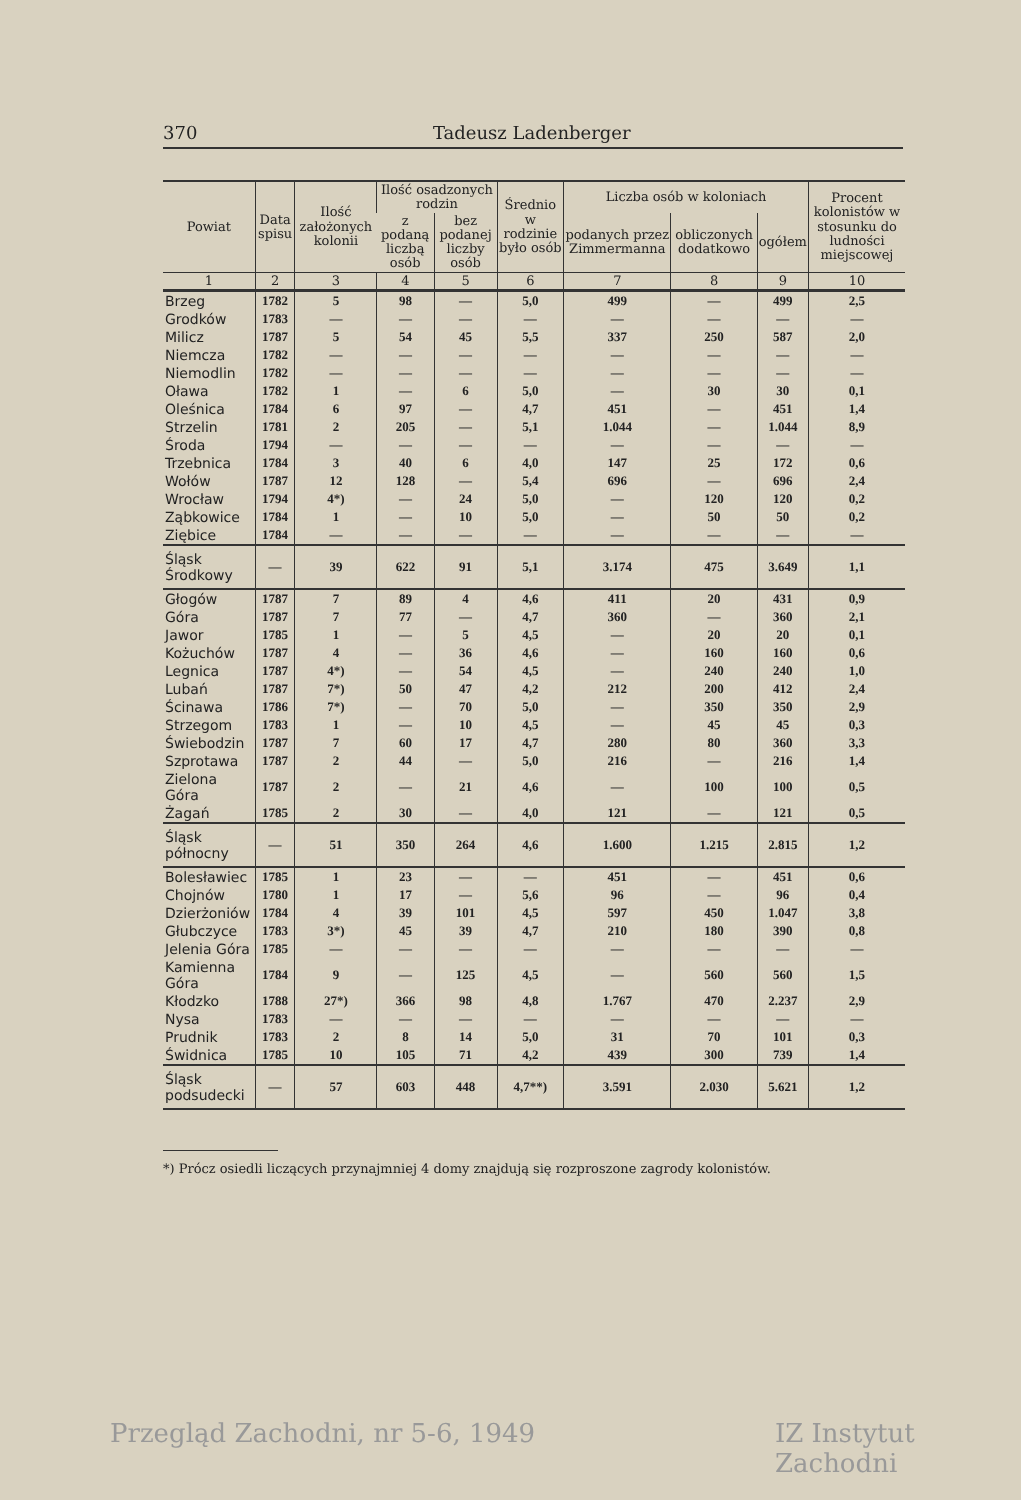370 Tadeusz Ladenberger
| Powiat | Data spisu | Ilość założonych kolonii | Ilość osadzonych rodzin | | Średnio w rodzinie było osób | Liczba osób w koloniach | | | Procent kolonistów w stosunku do ludności miejscowej |
| --- | --- | --- | --- | --- | --- | --- | --- | --- | --- |
| | | | z podaną liczbą osób | bez podanej liczby osób | | podanych przez Zimmermanna | obliczonych dodatkowo | ogółem | |
| 1 | 2 | 3 | 4 | 5 | 6 | 7 | 8 | 9 | 10 |
| Brzeg | 1782 | 5 | 98 | — | 5,0 | 499 | — | 499 | 2,5 |
| Grodków | 1783 | — | — | — | — | — | — | — | — |
| Milicz | 1787 | 5 | 54 | 45 | 5,5 | 337 | 250 | 587 | 2,0 |
| Niemcza | 1782 | — | — | — | — | — | — | — | — |
| Niemodlin | 1782 | — | — | — | — | — | — | — | — |
| Oława | 1782 | 1 | — | 6 | 5,0 | — | 30 | 30 | 0,1 |
| Oleśnica | 1784 | 6 | 97 | — | 4,7 | 451 | — | 451 | 1,4 |
| Strzelin | 1781 | 2 | 205 | — | 5,1 | 1.044 | — | 1.044 | 8,9 |
| Środa | 1794 | — | — | — | — | — | — | — | — |
| Trzebnica | 1784 | 3 | 40 | 6 | 4,0 | 147 | 25 | 172 | 0,6 |
| Wołów | 1787 | 12 | 128 | — | 5,4 | 696 | — | 696 | 2,4 |
| Wrocław | 1794 | 4*) | — | 24 | 5,0 | — | 120 | 120 | 0,2 |
| Ząbkowice | 1784 | 1 | — | 10 | 5,0 | — | 50 | 50 | 0,2 |
| Ziębice | 1784 | — | — | — | — | — | — | — | — |
| Śląsk Środkowy | — | 39 | 622 | 91 | 5,1 | 3.174 | 475 | 3.649 | 1,1 |
| Głogów | 1787 | 7 | 89 | 4 | 4,6 | 411 | 20 | 431 | 0,9 |
| Góra | 1787 | 7 | 77 | — | 4,7 | 360 | — | 360 | 2,1 |
| Jawor | 1785 | 1 | — | 5 | 4,5 | — | 20 | 20 | 0,1 |
| Kożuchów | 1787 | 4 | — | 36 | 4,6 | — | 160 | 160 | 0,6 |
| Legnica | 1787 | 4*) | — | 54 | 4,5 | — | 240 | 240 | 1,0 |
| Lubań | 1787 | 7*) | 50 | 47 | 4,2 | 212 | 200 | 412 | 2,4 |
| Ścinawa | 1786 | 7*) | — | 70 | 5,0 | — | 350 | 350 | 2,9 |
| Strzegom | 1783 | 1 | — | 10 | 4,5 | — | 45 | 45 | 0,3 |
| Świebodzin | 1787 | 7 | 60 | 17 | 4,7 | 280 | 80 | 360 | 3,3 |
| Szprotawa | 1787 | 2 | 44 | — | 5,0 | 216 | — | 216 | 1,4 |
| Zielona Góra | 1787 | 2 | — | 21 | 4,6 | — | 100 | 100 | 0,5 |
| Żagań | 1785 | 2 | 30 | — | 4,0 | 121 | — | 121 | 0,5 |
| Śląsk północny | — | 51 | 350 | 264 | 4,6 | 1.600 | 1.215 | 2.815 | 1,2 |
| Bolesławiec | 1785 | 1 | 23 | — | — | 451 | — | 451 | 0,6 |
| Chojnów | 1780 | 1 | 17 | — | 5,6 | 96 | — | 96 | 0,4 |
| Dzierżoniów | 1784 | 4 | 39 | 101 | 4,5 | 597 | 450 | 1.047 | 3,8 |
| Głubczyce | 1783 | 3*) | 45 | 39 | 4,7 | 210 | 180 | 390 | 0,8 |
| Jelenia Góra | 1785 | — | — | — | — | — | — | — | — |
| Kamienna Góra | 1784 | 9 | — | 125 | 4,5 | — | 560 | 560 | 1,5 |
| Kłodzko | 1788 | 27*) | 366 | 98 | 4,8 | 1.767 | 470 | 2.237 | 2,9 |
| Nysa | 1783 | — | — | — | — | — | — | — | — |
| Prudnik | 1783 | 2 | 8 | 14 | 5,0 | 31 | 70 | 101 | 0,3 |
| Świdnica | 1785 | 10 | 105 | 71 | 4,2 | 439 | 300 | 739 | 1,4 |
| Śląsk podsudecki | — | 57 | 603 | 448 | 4,7**) | 3.591 | 2.030 | 5.621 | 1,2 |
*) Prócz osiedli liczących przynajmniej 4 domy znajdują się rozproszone zagrody kolonistów.
Przegląd Zachodni, nr 5-6, 1949
IZ Instytut Zachodni